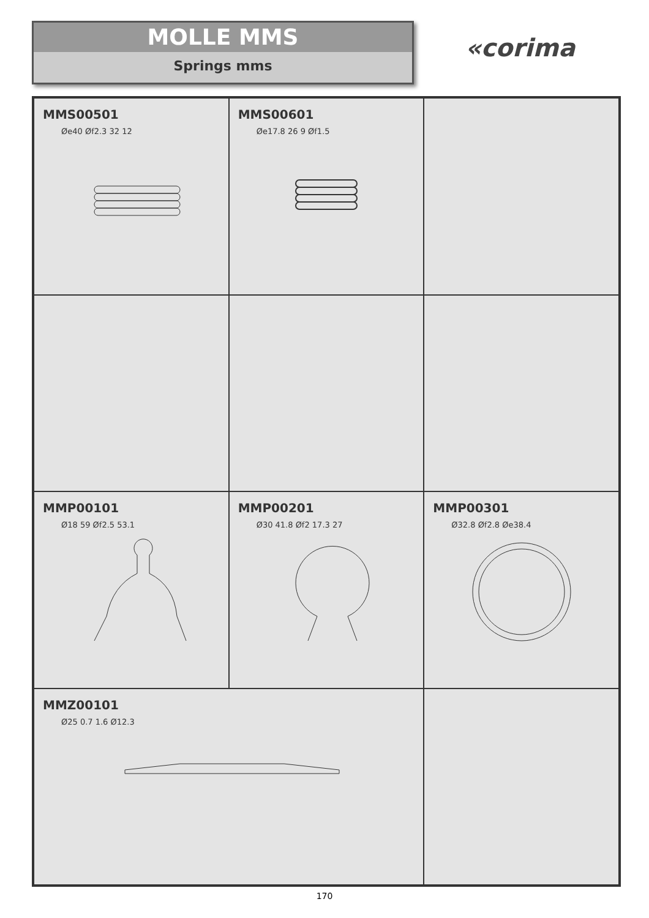MOLLE MMS
Springs mms
«corima
MMS00501
Øe40 Øf2.3 32 12
MMS00601
Øe17.8 26 9 Øf1.5
MMP00101
Ø18 59 Øf2.5 53.1
MMP00201
Ø30 41.8 Øf2 17.3 27
MMP00301
Ø32.8 Øf2.8 Øe38.4
MMZ00101
Ø25 0.7 1.6 Ø12.3
170